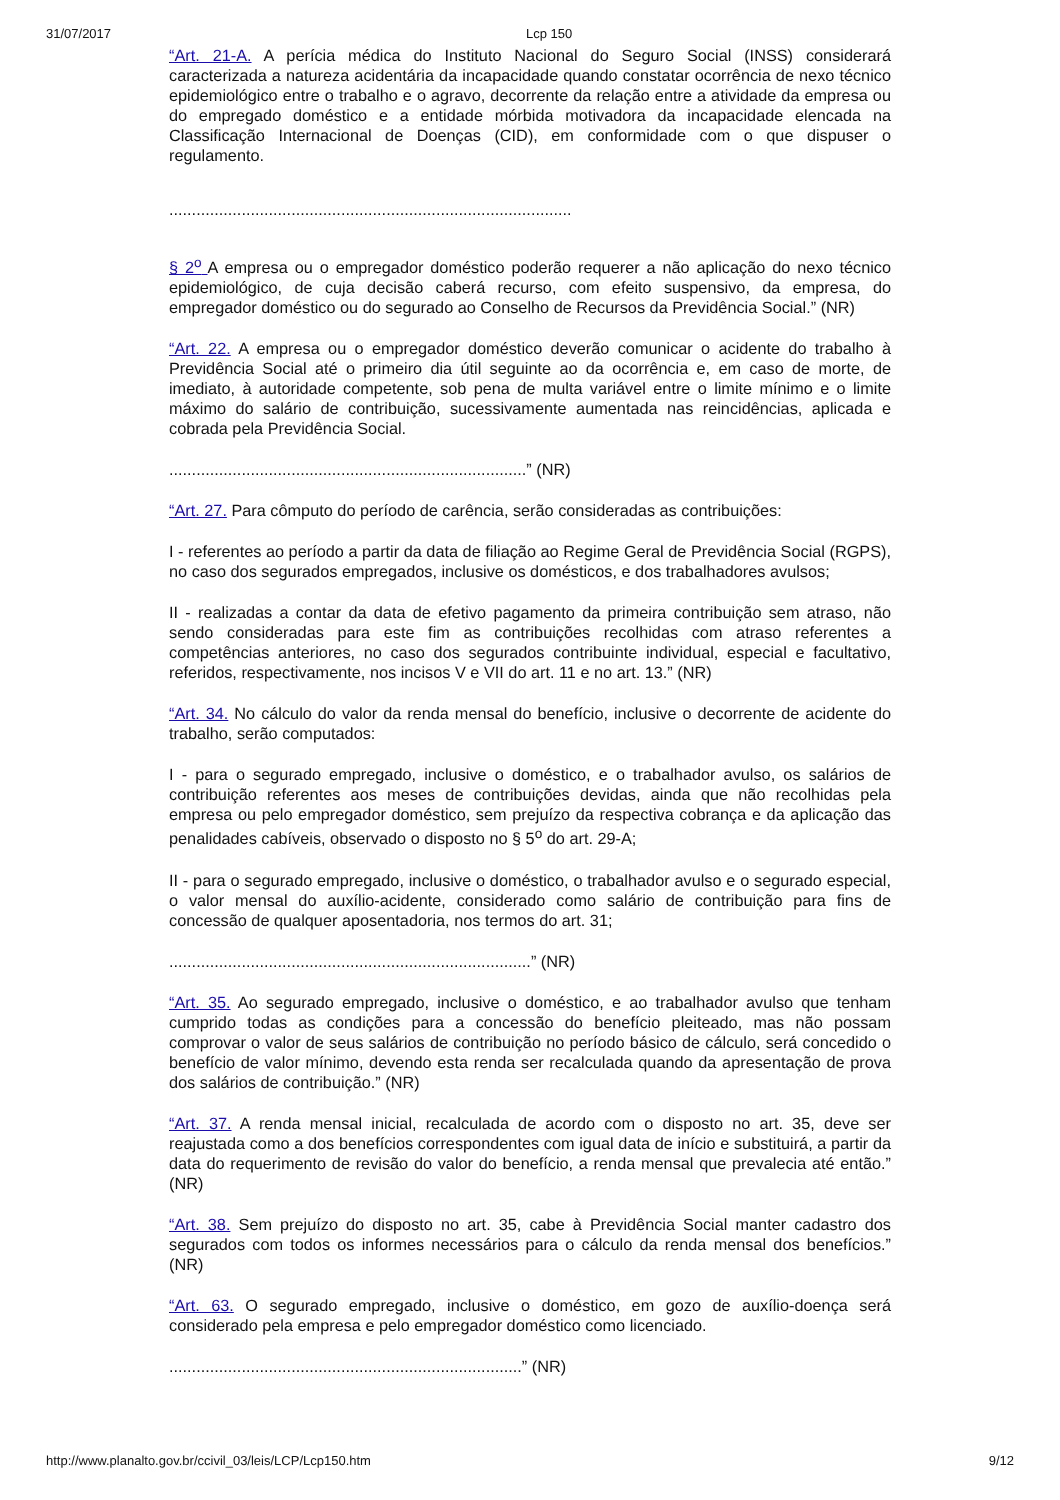31/07/2017 Lcp 150
“Art. 21-A. A perícia médica do Instituto Nacional do Seguro Social (INSS) considerará caracterizada a natureza acidentária da incapacidade quando constatar ocorrência de nexo técnico epidemiológico entre o trabalho e o agravo, decorrente da relação entre a atividade da empresa ou do empregado doméstico e a entidade mórbida motivadora da incapacidade elencada na Classificação Internacional de Doenças (CID), em conformidade com o que dispuser o regulamento.
.........................................................................................
§ 2<sup>o</sup> A empresa ou o empregador doméstico poderão requerer a não aplicação do nexo técnico epidemiológico, de cuja decisão caberá recurso, com efeito suspensivo, da empresa, do empregador doméstico ou do segurado ao Conselho de Recursos da Previdência Social.” (NR)
“Art. 22. A empresa ou o empregador doméstico deverão comunicar o acidente do trabalho à Previdência Social até o primeiro dia útil seguinte ao da ocorrência e, em caso de morte, de imediato, à autoridade competente, sob pena de multa variável entre o limite mínimo e o limite máximo do salário de contribuição, sucessivamente aumentada nas reincidências, aplicada e cobrada pela Previdência Social.
...............................................................................” (NR)
“Art. 27. Para cômputo do período de carência, serão consideradas as contribuições:
I - referentes ao período a partir da data de filiação ao Regime Geral de Previdência Social (RGPS), no caso dos segurados empregados, inclusive os domésticos, e dos trabalhadores avulsos;
II - realizadas a contar da data de efetivo pagamento da primeira contribuição sem atraso, não sendo consideradas para este fim as contribuições recolhidas com atraso referentes a competências anteriores, no caso dos segurados contribuinte individual, especial e facultativo, referidos, respectivamente, nos incisos V e VII do art. 11 e no art. 13.” (NR)
“Art. 34. No cálculo do valor da renda mensal do benefício, inclusive o decorrente de acidente do trabalho, serão computados:
I - para o segurado empregado, inclusive o doméstico, e o trabalhador avulso, os salários de contribuição referentes aos meses de contribuições devidas, ainda que não recolhidas pela empresa ou pelo empregador doméstico, sem prejuízo da respectiva cobrança e da aplicação das penalidades cabíveis, observado o disposto no § 5<sup>o</sup> do art. 29-A;
II - para o segurado empregado, inclusive o doméstico, o trabalhador avulso e o segurado especial, o valor mensal do auxílio-acidente, considerado como salário de contribuição para fins de concessão de qualquer aposentadoria, nos termos do art. 31;
................................................................................” (NR)
“Art. 35. Ao segurado empregado, inclusive o doméstico, e ao trabalhador avulso que tenham cumprido todas as condições para a concessão do benefício pleiteado, mas não possam comprovar o valor de seus salários de contribuição no período básico de cálculo, será concedido o benefício de valor mínimo, devendo esta renda ser recalculada quando da apresentação de prova dos salários de contribuição.” (NR)
“Art. 37. A renda mensal inicial, recalculada de acordo com o disposto no art. 35, deve ser reajustada como a dos benefícios correspondentes com igual data de início e substituirá, a partir da data do requerimento de revisão do valor do benefício, a renda mensal que prevalecia até então.” (NR)
“Art. 38. Sem prejuízo do disposto no art. 35, cabe à Previdência Social manter cadastro dos segurados com todos os informes necessários para o cálculo da renda mensal dos benefícios.” (NR)
“Art. 63. O segurado empregado, inclusive o doméstico, em gozo de auxílio-doença será considerado pela empresa e pelo empregador doméstico como licenciado.
..............................................................................” (NR)
http://www.planalto.gov.br/ccivil_03/leis/LCP/Lcp150.htm 9/12